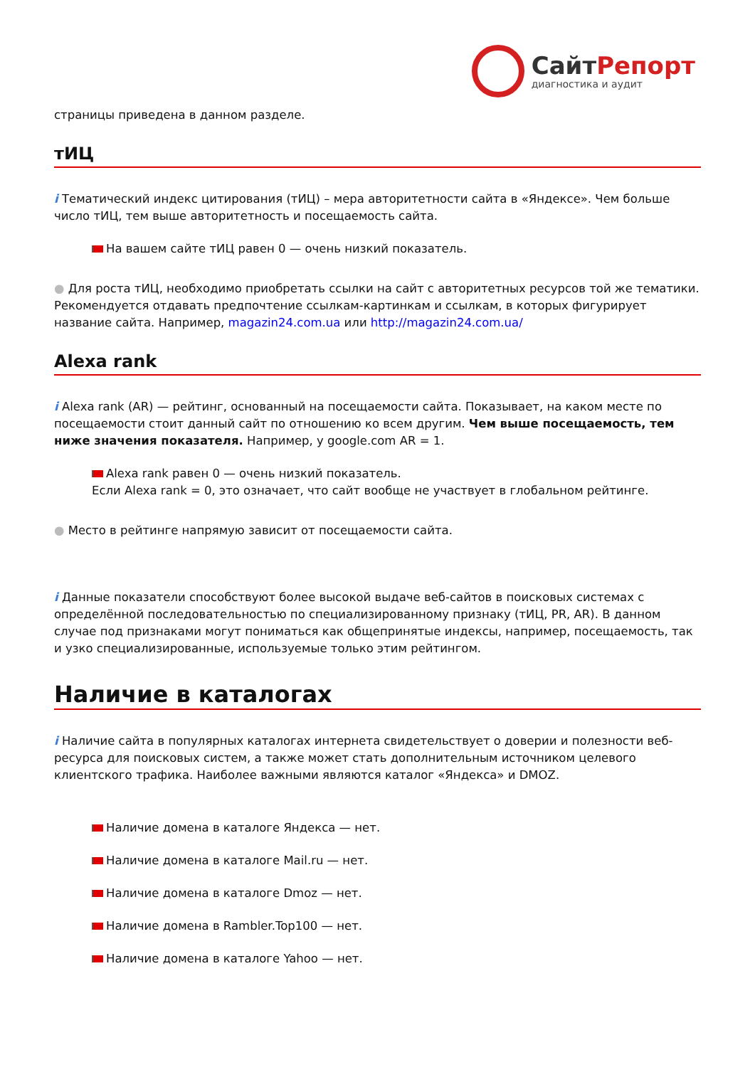СайтРепорт
диагностика и аудит
страницы приведена в данном разделе.
тИЦ
i Тематический индекс цитирования (тИЦ) – мера авторитетности сайта в «Яндексе». Чем больше число тИЦ, тем выше авторитетность и посещаемость сайта.
На вашем сайте тИЦ равен 0 — очень низкий показатель.
● Для роста тИЦ, необходимо приобретать ссылки на сайт с авторитетных ресурсов той же тематики. Рекомендуется отдавать предпочтение ссылкам-картинкам и ссылкам, в которых фигурирует название сайта. Например, magazin24.com.ua или http://magazin24.com.ua/
Alexa rank
i Alexa rank (AR) — рейтинг, основанный на посещаемости сайта. Показывает, на каком месте по посещаемости стоит данный сайт по отношению ко всем другим. Чем выше посещаемость, тем ниже значения показателя. Например, у google.com AR = 1.
Alexa rank равен 0 — очень низкий показатель.
Если Alexa rank = 0, это означает, что сайт вообще не участвует в глобальном рейтинге.
● Место в рейтинге напрямую зависит от посещаемости сайта.
i Данные показатели способствуют более высокой выдаче веб-сайтов в поисковых системах с определённой последовательностью по специализированному признаку (тИЦ, PR, AR). В данном случае под признаками могут пониматься как общепринятые индексы, например, посещаемость, так и узко специализированные, используемые только этим рейтингом.
Наличие в каталогах
i Наличие сайта в популярных каталогах интернета свидетельствует о доверии и полезности веб-ресурса для поисковых систем, а также может стать дополнительным источником целевого клиентского трафика. Наиболее важными являются каталог «Яндекса» и DMOZ.
Наличие домена в каталоге Яндекса — нет.
Наличие домена в каталоге Mail.ru — нет.
Наличие домена в каталоге Dmoz — нет.
Наличие домена в Rambler.Top100 — нет.
Наличие домена в каталоге Yahoo — нет.